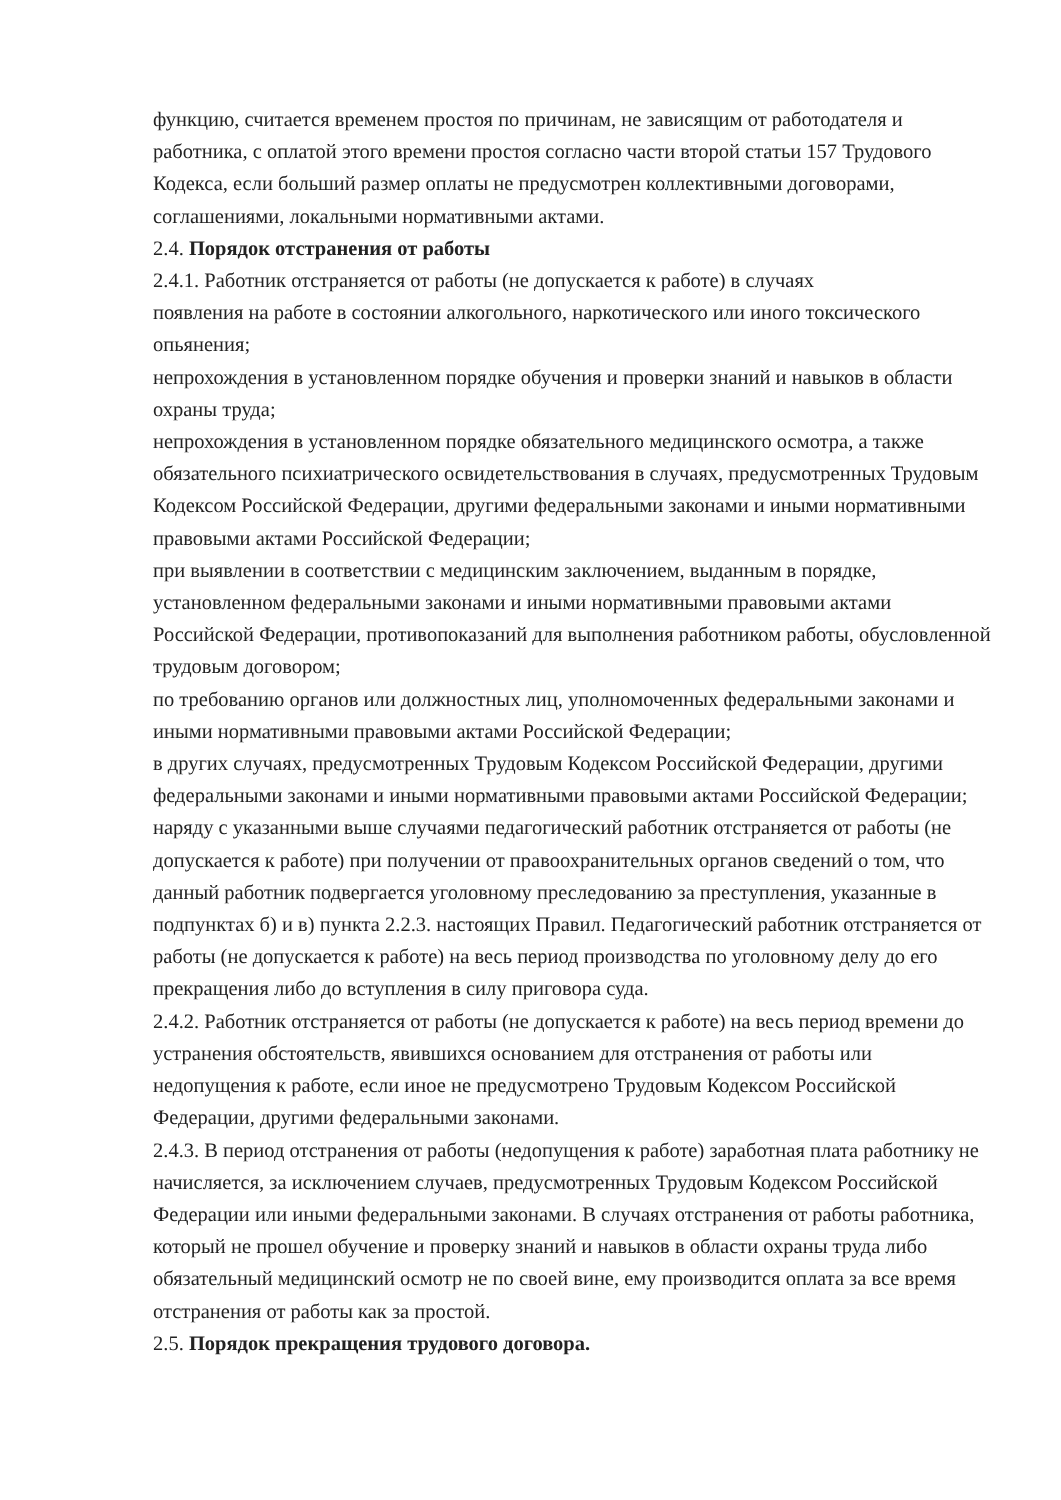функцию, считается временем простоя по причинам, не зависящим от работодателя и работника, с оплатой этого времени простоя согласно части второй статьи 157 Трудового Кодекса, если больший размер оплаты не предусмотрен коллективными договорами, соглашениями, локальными нормативными актами.
2.4. Порядок отстранения от работы
2.4.1. Работник отстраняется от работы (не допускается к работе) в случаях
появления на работе в состоянии алкогольного, наркотического или иного токсического опьянения;
непрохождения в установленном порядке обучения и проверки знаний и навыков в области охраны труда;
непрохождения в установленном порядке обязательного медицинского осмотра, а также обязательного психиатрического освидетельствования в случаях, предусмотренных Трудовым Кодексом Российской Федерации, другими федеральными законами и иными нормативными правовыми актами Российской Федерации;
при выявлении в соответствии с медицинским заключением, выданным в порядке, установленном федеральными законами и иными нормативными правовыми актами Российской Федерации, противопоказаний для выполнения работником работы, обусловленной трудовым договором;
по требованию органов или должностных лиц, уполномоченных федеральными законами и иными нормативными правовыми актами Российской Федерации;
в других случаях, предусмотренных Трудовым Кодексом Российской Федерации, другими федеральными законами и иными нормативными правовыми актами Российской Федерации;
наряду с указанными выше случаями педагогический работник отстраняется от работы (не допускается к работе) при получении от правоохранительных органов сведений о том, что данный работник подвергается уголовному преследованию за преступления, указанные в подпунктах б) и в) пункта 2.2.3. настоящих Правил. Педагогический работник отстраняется от работы (не допускается к работе) на весь период производства по уголовному делу до его прекращения либо до вступления в силу приговора суда.
2.4.2. Работник отстраняется от работы (не допускается к работе) на весь период времени до устранения обстоятельств, явившихся основанием для отстранения от работы или недопущения к работе, если иное не предусмотрено Трудовым Кодексом Российской Федерации, другими федеральными законами.
2.4.3. В период отстранения от работы (недопущения к работе) заработная плата работнику не начисляется, за исключением случаев, предусмотренных Трудовым Кодексом Российской Федерации или иными федеральными законами. В случаях отстранения от работы работника, который не прошел обучение и проверку знаний и навыков в области охраны труда либо обязательный медицинский осмотр не по своей вине, ему производится оплата за все время отстранения от работы как за простой.
2.5. Порядок прекращения трудового договора.